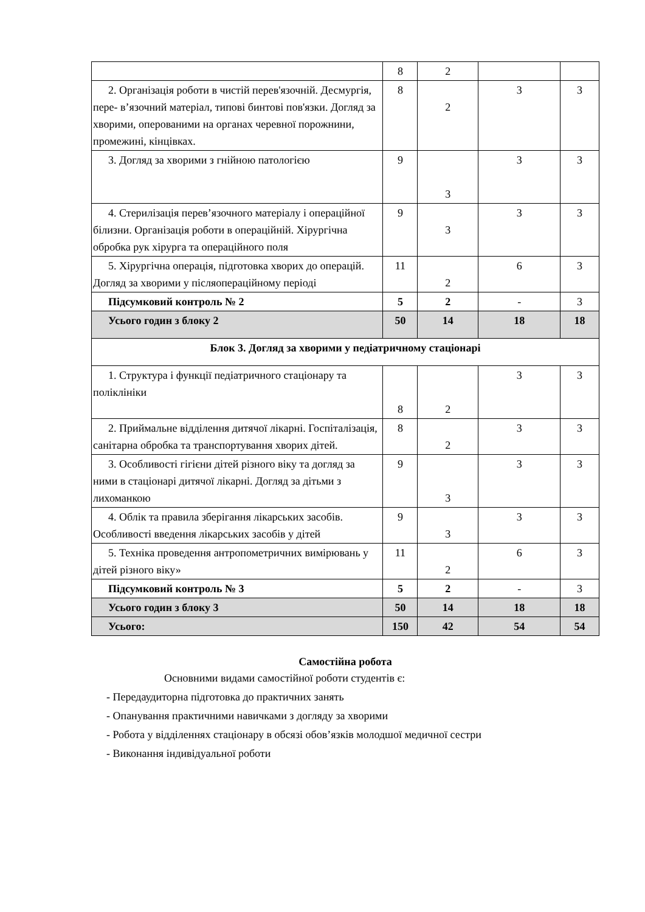| | 8 | 2 | | |
| 2. Організація роботи в чистій перев'язочній. Десмургія, пере- в’язочний матеріал, типові бинтові пов'язки. Догляд за хворими, оперованими на органах черевної порожнини, промежині, кінцівках. | 8 | 2 | 3 | 3 |
| 3. Догляд за хворими з гнійною патологією | 9 | 3 | 3 | 3 |
| 4. Стерилізація перев’язочного матеріалу і операційної білизни. Організація роботи в операційній. Хірургічна обробка рук хірурга та операційного поля | 9 | 3 | 3 | 3 |
| 5. Хірургічна операція, підготовка хворих до операцій. Догляд за хворими у післяопераційному періоді | 11 | 2 | 6 | 3 |
| Підсумковий контроль № 2 | 5 | 2 | - | 3 |
| Усього годин з блоку 2 | 50 | 14 | 18 | 18 |
| Блок 3. Догляд за хворими у педіатричному стаціонарі | | | | |
| 1. Структура і функції педіатричного стаціонару та поліклініки | 8 | 2 | 3 | 3 |
| 2. Приймальне відділення дитячої лікарні. Госпіталізація, санітарна обробка та транспортування хворих дітей. | 8 | 2 | 3 | 3 |
| 3. Особливості гігієни дітей різного віку та догляд за ними в стаціонарі дитячої лікарні. Догляд за дітьми з лихоманкою | 9 | 3 | 3 | 3 |
| 4. Облік та правила зберігання лікарських засобів. Особливості введення лікарських засобів у дітей | 9 | 3 | 3 | 3 |
| 5. Техніка проведення антропометричних вимірювань у дітей різного віку» | 11 | 2 | 6 | 3 |
| Підсумковий контроль № 3 | 5 | 2 | - | 3 |
| Усього годин з блоку 3 | 50 | 14 | 18 | 18 |
| Усього: | 150 | 42 | 54 | 54 |
Самостійна робота
Основними видами самостійної роботи студентів є:
- Передаудиторна підготовка до практичних занять
- Опанування практичними навичками з догляду за хворими
- Робота у відділеннях стаціонару в обсязі обов’язків молодшої медичної сестри
- Виконання індивідуальної роботи